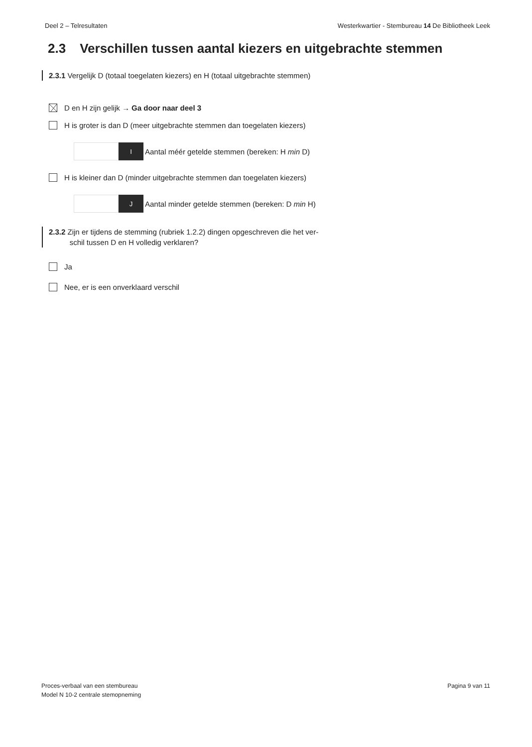Deel 2 – Telresultaten Westerkwartier - Stembureau 14 De Bibliotheek Leek
2.3 Verschillen tussen aantal kiezers en uitgebrachte stemmen
2.3.1 Vergelijk D (totaal toegelaten kiezers) en H (totaal uitgebrachte stemmen)
D en H zijn gelijk → Ga door naar deel 3
H is groter is dan D (meer uitgebrachte stemmen dan toegelaten kiezers)
I
Aantal méér getelde stemmen (bereken: H min D)
H is kleiner dan D (minder uitgebrachte stemmen dan toegelaten kiezers)
J
Aantal minder getelde stemmen (bereken: D min H)
2.3.2 Zijn er tijdens de stemming (rubriek 1.2.2) dingen opgeschreven die het ver-
schil tussen D en H volledig verklaren?
Ja
Nee, er is een onverklaard verschil
Proces-verbaal van een stembureau
Model N 10-2 centrale stemopneming
Pagina 9 van 11